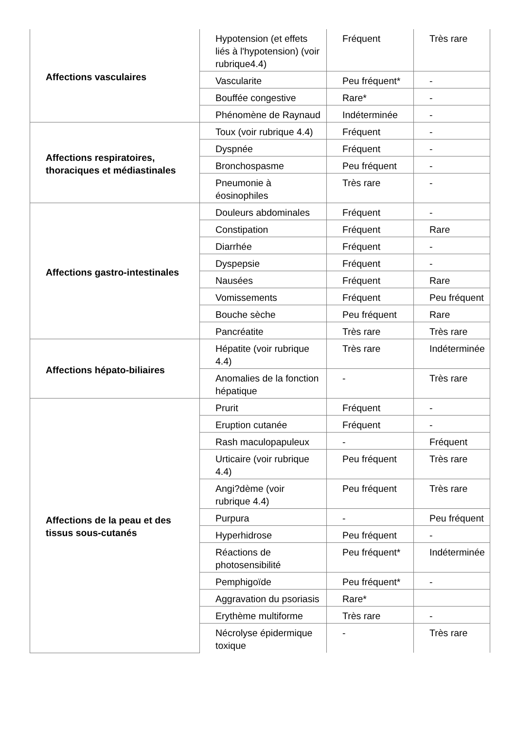| Affections vasculaires | Hypotension (et effets liés à l'hypotension) (voir rubrique4.4) | Fréquent | Très rare |
| | Vascularite | Peu fréquent* | - |
| | Bouffée congestive | Rare* | - |
| | Phénomène de Raynaud | Indéterminée | - |
| Affections respiratoires, thoraciques et médiastinales | Toux (voir rubrique 4.4) | Fréquent | - |
| | Dyspnée | Fréquent | - |
| | Bronchospasme | Peu fréquent | - |
| | Pneumonie à éosinophiles | Très rare | - |
| Affections gastro-intestinales | Douleurs abdominales | Fréquent | - |
| | Constipation | Fréquent | Rare |
| | Diarrhée | Fréquent | - |
| | Dyspepsie | Fréquent | - |
| | Nausées | Fréquent | Rare |
| | Vomissements | Fréquent | Peu fréquent |
| | Bouche sèche | Peu fréquent | Rare |
| | Pancréatite | Très rare | Très rare |
| Affections hépato-biliaires | Hépatite (voir rubrique 4.4) | Très rare | Indéterminée |
| | Anomalies de la fonction hépatique | - | Très rare |
| Affections de la peau et des tissus sous-cutanés | Prurit | Fréquent | - |
| | Eruption cutanée | Fréquent | - |
| | Rash maculopapuleux | - | Fréquent |
| | Urticaire (voir rubrique 4.4) | Peu fréquent | Très rare |
| | Angi?dème (voir rubrique 4.4) | Peu fréquent | Très rare |
| | Purpura | - | Peu fréquent |
| | Hyperhidrose | Peu fréquent | - |
| | Réactions de photosensibilité | Peu fréquent* | Indéterminée |
| | Pemphigoïde | Peu fréquent* | - |
| | Aggravation du psoriasis | Rare* | |
| | Erythème multiforme | Très rare | - |
| | Nécrolyse épidermique toxique | - | Très rare |